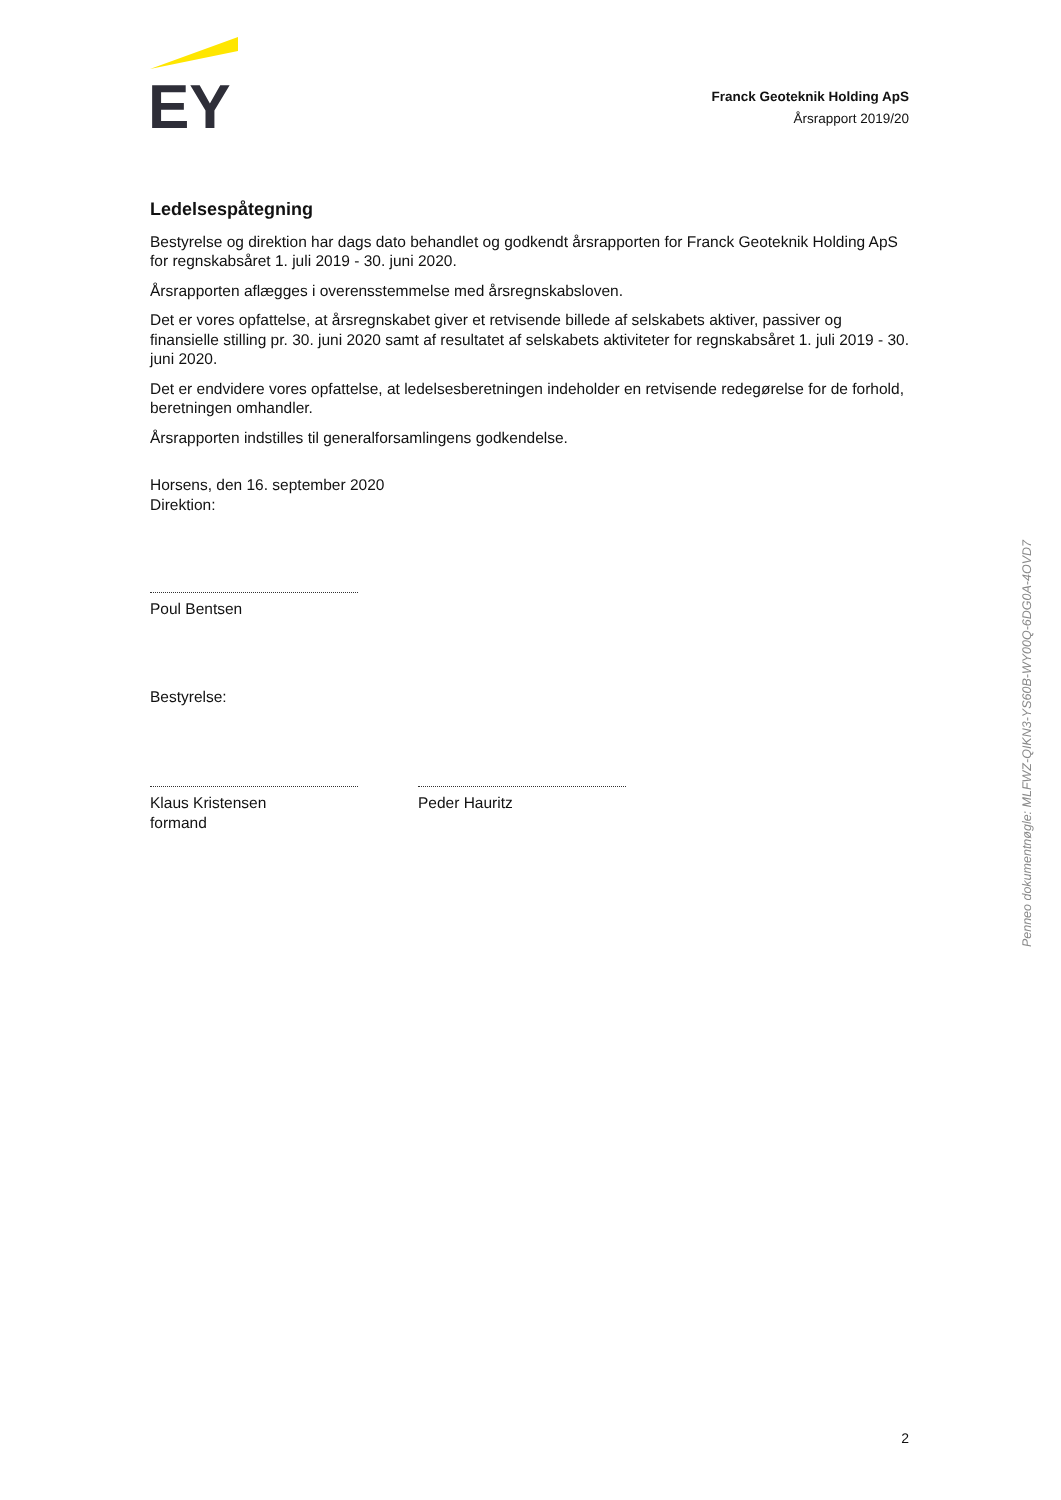EY
Franck Geoteknik Holding ApS
Årsrapport 2019/20
Ledelsespåtegning
Bestyrelse og direktion har dags dato behandlet og godkendt årsrapporten for Franck Geoteknik Holding ApS for regnskabsåret 1. juli 2019 - 30. juni 2020.
Årsrapporten aflægges i overensstemmelse med årsregnskabsloven.
Det er vores opfattelse, at årsregnskabet giver et retvisende billede af selskabets aktiver, passiver og finansielle stilling pr. 30. juni 2020 samt af resultatet af selskabets aktiviteter for regnskabsåret 1. juli 2019 - 30. juni 2020.
Det er endvidere vores opfattelse, at ledelsesberetningen indeholder en retvisende redegørelse for de forhold, beretningen omhandler.
Årsrapporten indstilles til generalforsamlingens godkendelse.
Horsens, den 16. september 2020
Direktion:
Poul Bentsen
Bestyrelse:
Klaus Kristensen
formand
Peder Hauritz
Penneo dokumentnøgle: MLFWZ-QIKN3-YS60B-WY00Q-6DG0A-4OVD7
2